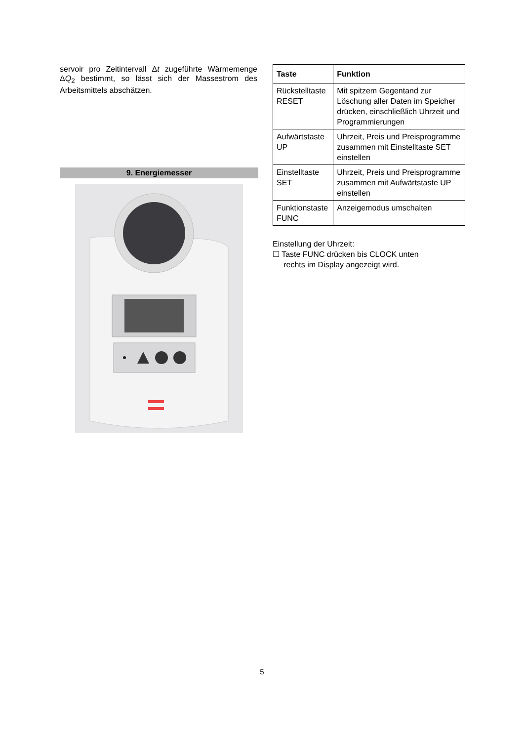servoir pro Zeitintervall Δt zugeführte Wärmemenge ΔQ<sub>2</sub> bestimmt, so lässt sich der Massestrom des Arbeitsmittels abschätzen.
9. Energiemesser
| Taste | Funktion |
| --- | --- |
| Rückstelltaste RESET | Mit spitzem Gegentand zur Löschung aller Daten im Speicher drücken, einschließlich Uhrzeit und Programmierungen |
| Aufwärtstaste UP | Uhrzeit, Preis und Preisprogramme zusammen mit Einstelltaste SET einstellen |
| Einstelltaste SET | Uhrzeit, Preis und Preisprogramme zusammen mit Aufwärtstaste UP einstellen |
| Funktionstaste FUNC | Anzeigemodus umschalten |
Einstellung der Uhrzeit:
☐ Taste FUNC drücken bis CLOCK unten
rechts im Display angezeigt wird.
5